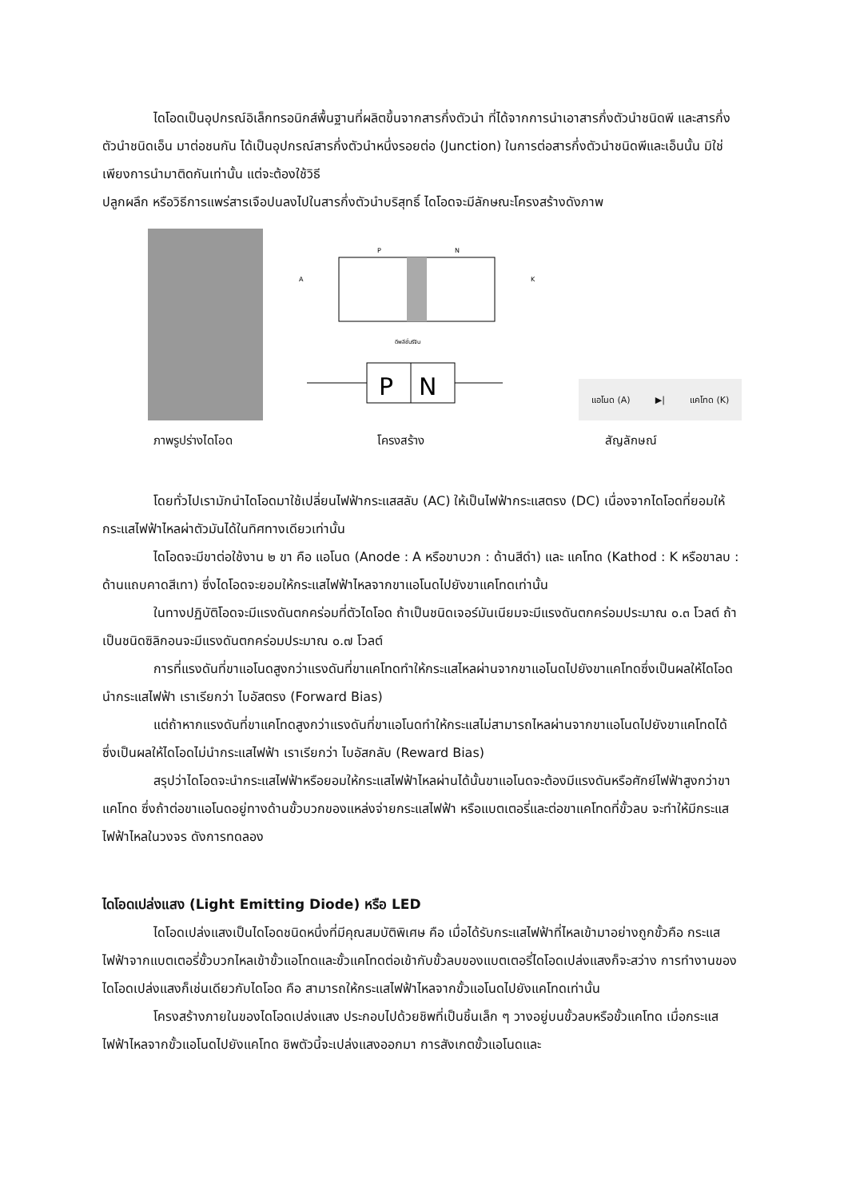ไดโอดเป็นอุปกรณ์อิเล็กทรอนิกส์พื้นฐานที่ผลิตขึ้นจากสารกึ่งตัวนำ ที่ได้จากการนำเอาสารกึ่งตัวนำชนิดพี และสารกึ่งตัวนำชนิดเอ็น มาต่อชนกัน ได้เป็นอุปกรณ์สารกึ่งตัวนำหนึ่งรอยต่อ (Junction) ในการต่อสารกึ่งตัวนำชนิดพีและเอ็นนั้น มิใช่เพียงการนำมาติดกันเท่านั้น แต่จะต้องใช้วิธี
ปลูกผลึก หรือวิธีการแพร่สารเจือปนลงไปในสารกึ่งตัวนำบริสุทธิ์ ไดโอดจะมีลักษณะโครงสร้างดังภาพ
P
N
A
K
ดีพลีชั่นรีจิน
P
N
แอโนด (A) ▶| แคโทด (K)
ภาพรูปร่างไดโอด โครงสร้าง สัญลักษณ์
โดยทั่วไปเรามักนำไดโอดมาใช้เปลี่ยนไฟฟ้ากระแสสลับ (AC) ให้เป็นไฟฟ้ากระแสตรง (DC) เนื่องจากไดโอดที่ยอมให้กระแสไฟฟ้าไหลผ่าตัวมันได้ในทิศทางเดียวเท่านั้น
ไดโอดจะมีขาต่อใช้งาน ๒ ขา คือ แอโนด (Anode : A หรือขาบวก : ด้านสีดำ) และ แคโทด (Kathod : K หรือขาลบ : ด้านแถบคาดสีเทา) ซึ่งไดโอดจะยอมให้กระแสไฟฟ้าไหลจากขาแอโนดไปยังขาแคโทดเท่านั้น
ในทางปฏิบัติโอดจะมีแรงดันตกคร่อมที่ตัวไดโอด ถ้าเป็นชนิดเจอร์มันเนียมจะมีแรงดันตกคร่อมประมาณ ๐.๓ โวลต์ ถ้าเป็นชนิดซิลิกอนจะมีแรงดันตกคร่อมประมาณ ๐.๗ โวลต์
การที่แรงดันที่ขาแอโนดสูงกว่าแรงดันที่ขาแคโทดทำให้กระแสไหลผ่านจากขาแอโนดไปยังขาแคโทดซึ่งเป็นผลให้ไดโอดนำกระแสไฟฟ้า เราเรียกว่า ไบอัสตรง (Forward Bias)
แต่ถ้าหากแรงดันที่ขาแคโทดสูงกว่าแรงดันที่ขาแอโนดทำให้กระแสไม่สามารถไหลผ่านจากขาแอโนดไปยังขาแคโทดได้ ซึ่งเป็นผลให้ไดโอดไม่นำกระแสไฟฟ้า เราเรียกว่า ไบอัสกลับ (Reward Bias)
สรุปว่าไดโอดจะนำกระแสไฟฟ้าหรือยอมให้กระแสไฟฟ้าไหลผ่านได้นั้นขาแอโนดจะต้องมีแรงดันหรือศักย์ไฟฟ้าสูงกว่าขาแคโทด ซึ่งถ้าต่อขาแอโนดอยู่ทางด้านขั้วบวกของแหล่งจ่ายกระแสไฟฟ้า หรือแบตเตอรี่และต่อขาแคโทดที่ขั้วลบ จะทำให้มีกระแสไฟฟ้าไหลในวงจร ดังการทดลอง
ไดโอดเปล่งแสง (Light Emitting Diode) หรือ LED
ไดโอดเปล่งแสงเป็นไดโอดชนิดหนึ่งที่มีคุณสมบัติพิเศษ คือ เมื่อได้รับกระแสไฟฟ้าที่ไหลเข้ามาอย่างถูกขั้วคือ กระแสไฟฟ้าจากแบตเตอรี่ขั้วบวกไหลเข้าขั้วแอโทดและขั้วแคโทดต่อเข้ากับขั้วลบของแบตเตอรี่ไดโอดเปล่งแสงก็จะสว่าง การทำงานของไดโอดเปล่งแสงก็เช่นเดียวกับไดโอด คือ สามารถให้กระแสไฟฟ้าไหลจากขั้วแอโนดไปยังแคโทดเท่านั้น
โครงสร้างภายในของไดโอดเปล่งแสง ประกอบไปด้วยชิพที่เป็นชิ้นเล็ก ๆ วางอยู่บนขั้วลบหรือขั้วแคโทด เมื่อกระแสไฟฟ้าไหลจากขั้วแอโนดไปยังแคโทด ชิพตัวนี้จะเปล่งแสงออกมา การสังเกตขั้วแอโนดและ